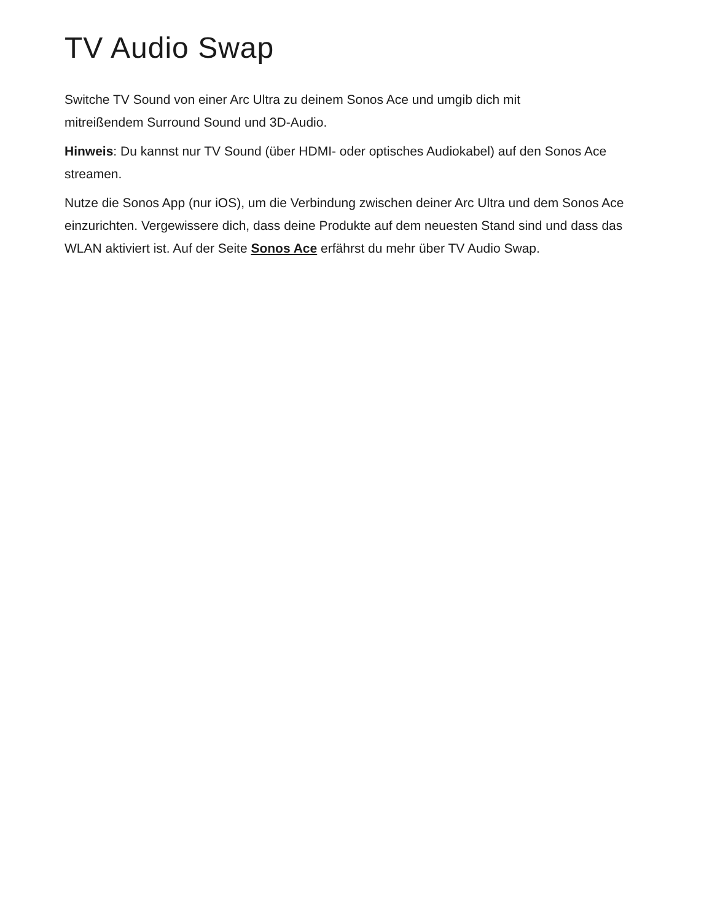TV Audio Swap
Switche TV Sound von einer Arc Ultra zu deinem Sonos Ace und umgib dich mit
mitreißendem Surround Sound und 3D-Audio.
Hinweis: Du kannst nur TV Sound (über HDMI- oder optisches Audiokabel) auf den Sonos Ace streamen.
Nutze die Sonos App (nur iOS), um die Verbindung zwischen deiner Arc Ultra und dem Sonos Ace einzurichten. Vergewissere dich, dass deine Produkte auf dem neuesten Stand sind und dass das WLAN aktiviert ist. Auf der Seite Sonos Ace erfährst du mehr über TV Audio Swap.